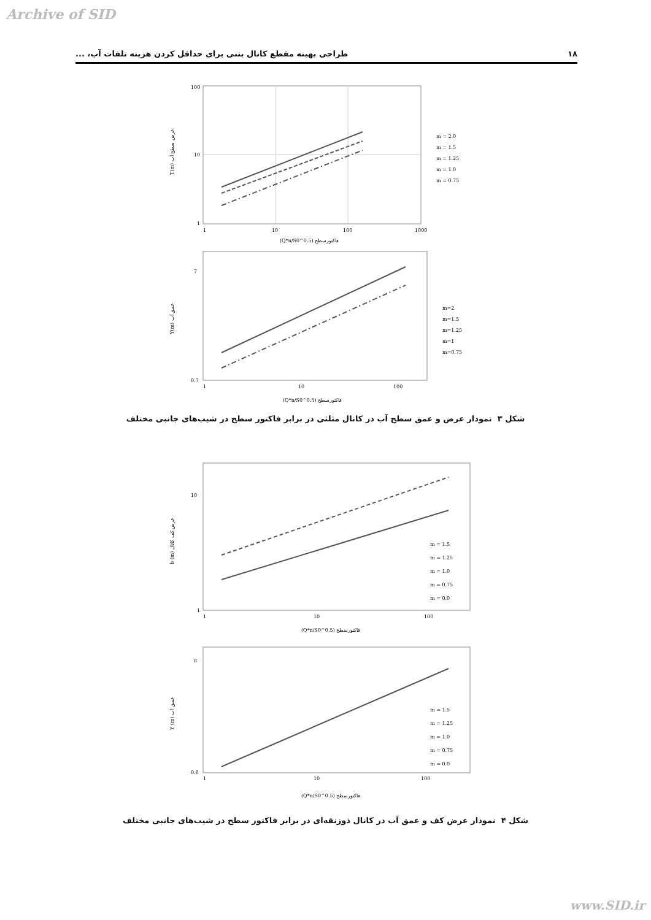Archive of SID
۱۸ طراحی بهینه مقطع کانال بتنی برای حداقل کردن هزینه تلفات آب، ...
100
10
1
1
10
100
1000
(Q*n/S0^0.5) فاکتورسطح
T(m) عرض سطح آب
m = 2.0
m = 1.5
m = 1.25
m = 1.0
m = 0.75
7
0.7
1
10
100
(Q*n/S0^0.5) فاکتورسطح
Y(m) عمق آب
m=2
m=1.5
m=1.25
m=1
m=0.75
شکل ۳ نمودار عرض و عمق سطح آب در کانال مثلثی در برابر فاکتور سطح در شیب‌های جانبی مختلف
10
1
1
10
100
(Q*n/S0^0.5) فاکتورسطح
b (m) عرض کف کانال
m = 1.5
m = 1.25
m = 1.0
m = 0.75
m = 0.0
8
0.8
1
10
100
(Q*n/S0^0.5) فاکتورسطح
Y (m) عمق آب
m = 1.5
m = 1.25
m = 1.0
m = 0.75
m = 0.0
شکل ۴ نمودار عرض کف و عمق آب در کانال ذوزنقه‌ای در برابر فاکتور سطح در شیب‌های جانبی مختلف
www.SID.ir